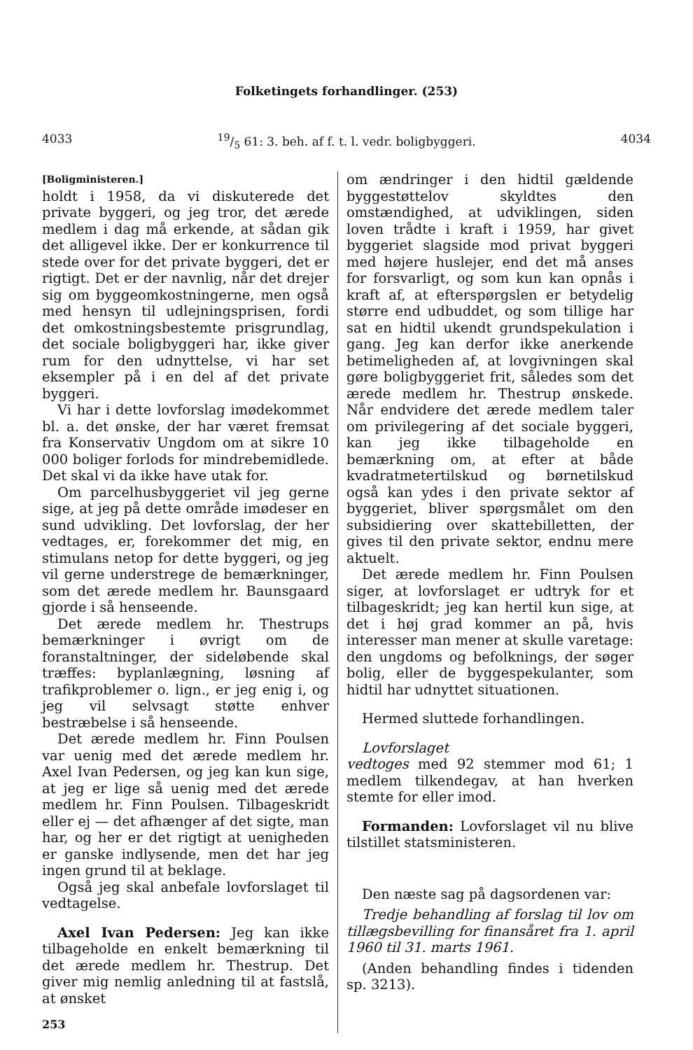Folketingets forhandlinger. (253)
403319/5 61: 3. beh. af f. t. l. vedr. boligbyggeri. 4034
[Boligministeren.]
holdt i 1958, da vi diskuterede det private byggeri, og jeg tror, det ærede medlem i dag må erkende, at sådan gik det alligevel ikke. Der er konkurrence til stede over for det private byggeri, det er rigtigt. Det er der navnlig, når det drejer sig om byggeomkostningerne, men også med hensyn til udlejningsprisen, fordi det omkostningsbestemte prisgrundlag, det sociale boligbyggeri har, ikke giver rum for den udnyttelse, vi har set eksempler på i en del af det private byggeri.
Vi har i dette lovforslag imødekommet bl. a. det ønske, der har været fremsat fra Konservativ Ungdom om at sikre 10 000 boliger forlods for mindrebemidlede. Det skal vi da ikke have utak for.
Om parcelhusbyggeriet vil jeg gerne sige, at jeg på dette område imødeser en sund udvikling. Det lovforslag, der her vedtages, er, forekommer det mig, en stimulans netop for dette byggeri, og jeg vil gerne understrege de bemærkninger, som det ærede medlem hr. Baunsgaard gjorde i så henseende.
Det ærede medlem hr. Thestrups bemærkninger i øvrigt om de foranstaltninger, der sideløbende skal træffes: byplanlægning, løsning af trafikproblemer o. lign., er jeg enig i, og jeg vil selvsagt støtte enhver bestræbelse i så henseende.
Det ærede medlem hr. Finn Poulsen var uenig med det ærede medlem hr. Axel Ivan Pedersen, og jeg kan kun sige, at jeg er lige så uenig med det ærede medlem hr. Finn Poulsen. Tilbageskridt eller ej — det afhænger af det sigte, man har, og her er det rigtigt at uenigheden er ganske indlysende, men det har jeg ingen grund til at beklage.
Også jeg skal anbefale lovforslaget til vedtagelse.
Axel Ivan Pedersen: Jeg kan ikke tilbageholde en enkelt bemærkning til det ærede medlem hr. Thestrup. Det giver mig nemlig anledning til at fastslå, at ønsket
253
om ændringer i den hidtil gældende byggestøttelov skyldtes den omstændighed, at udviklingen, siden loven trådte i kraft i 1959, har givet byggeriet slagside mod privat byggeri med højere huslejer, end det må anses for forsvarligt, og som kun kan opnås i kraft af, at efterspørgslen er betydelig større end udbuddet, og som tillige har sat en hidtil ukendt grundspekulation i gang. Jeg kan derfor ikke anerkende betimeligheden af, at lovgivningen skal gøre boligbyggeriet frit, således som det ærede medlem hr. Thestrup ønskede. Når endvidere det ærede medlem taler om privilegering af det sociale byggeri, kan jeg ikke tilbageholde en bemærkning om, at efter at både kvadratmetertilskud og børnetilskud også kan ydes i den private sektor af byggeriet, bliver spørgsmålet om den subsidiering over skattebilletten, der gives til den private sektor, endnu mere aktuelt.
Det ærede medlem hr. Finn Poulsen siger, at lovforslaget er udtryk for et tilbageskridt; jeg kan hertil kun sige, at det i høj grad kommer an på, hvis interesser man mener at skulle varetage: den ungdoms og befolknings, der søger bolig, eller de byggespekulanter, som hidtil har udnyttet situationen.
Hermed sluttede forhandlingen.
Lovforslaget
vedtoges med 92 stemmer mod 61; 1 medlem tilkendegav, at han hverken stemte for eller imod.
Formanden: Lovforslaget vil nu blive tilstillet statsministeren.
Den næste sag på dagsordenen var:
Tredje behandling af forslag til lov om tillægsbevilling for finansåret fra 1. april 1960 til 31. marts 1961.
(Anden behandling findes i tidenden sp. 3213).